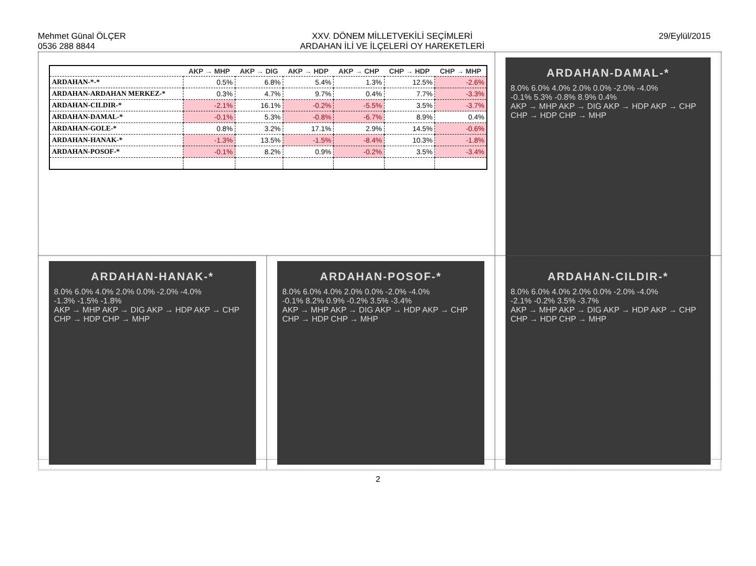Mehmet Günal ÖLÇER
0536 288 8844
XXV. DÖNEM MİLLETVEKİLİ SEÇİMLERİ
ARDAHAN İLİ VE İLÇELERİ OY HAREKETLERİ
29/Eylül/2015
| | AKP → MHP | AKP → DIG | AKP → HDP | AKP → CHP | CHP → HDP | CHP → MHP |
| --- | --- | --- | --- | --- | --- | --- |
| ARDAHAN-*-* | 0.5% | 6.8% | 5.4% | 1.3% | 12.5% | -2.6% |
| ARDAHAN-ARDAHAN MERKEZ-* | 0.3% | 4.7% | 9.7% | 0.4% | 7.7% | -3.3% |
| ARDAHAN-CILDIR-* | -2.1% | 16.1% | -0.2% | -5.5% | 3.5% | -3.7% |
| ARDAHAN-DAMAL-* | -0.1% | 5.3% | -0.8% | -6.7% | 8.9% | 0.4% |
| ARDAHAN-GOLE-* | 0.8% | 3.2% | 17.1% | 2.9% | 14.5% | -0.6% |
| ARDAHAN-HANAK-* | -1.3% | 13.5% | -1.5% | -8.4% | 10.3% | -1.8% |
| ARDAHAN-POSOF-* | -0.1% | 8.2% | 0.9% | -0.2% | 3.5% | -3.4% |
ARDAHAN-DAMAL-*
8.0% 6.0% 4.0% 2.0% 0.0% -2.0% -4.0%
-0.1% 5.3% -0.8% 8.9% 0.4%
AKP → MHP AKP → DIG AKP → HDP AKP → CHP CHP → HDP CHP → MHP
ARDAHAN-HANAK-*
8.0% 6.0% 4.0% 2.0% 0.0% -2.0% -4.0%
-1.3% -1.5% -1.8%
AKP → MHP AKP → DIG AKP → HDP AKP → CHP CHP → HDP CHP → MHP
ARDAHAN-POSOF-*
8.0% 6.0% 4.0% 2.0% 0.0% -2.0% -4.0%
-0.1% 8.2% 0.9% -0.2% 3.5% -3.4%
AKP → MHP AKP → DIG AKP → HDP AKP → CHP CHP → HDP CHP → MHP
ARDAHAN-CILDIR-*
8.0% 6.0% 4.0% 2.0% 0.0% -2.0% -4.0%
-2.1% -0.2% 3.5% -3.7%
AKP → MHP AKP → DIG AKP → HDP AKP → CHP CHP → HDP CHP → MHP
2